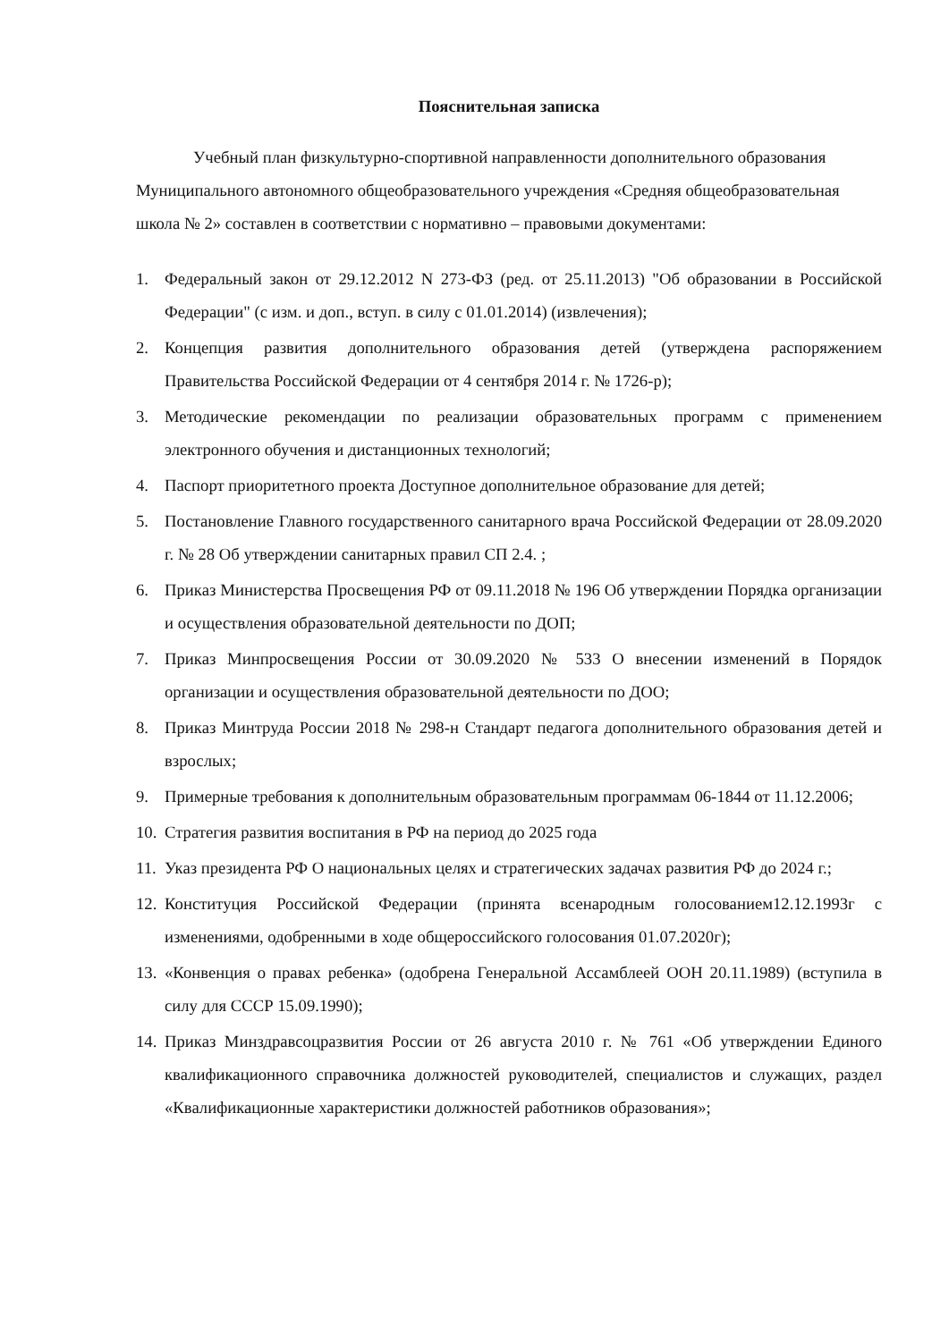Пояснительная записка
Учебный план физкультурно-спортивной направленности дополнительного образования Муниципального автономного общеобразовательного учреждения «Средняя общеобразовательная школа № 2» составлен в соответствии с нормативно – правовыми документами:
1. Федеральный закон от 29.12.2012 N 273-ФЗ (ред. от 25.11.2013) "Об образовании в Российской Федерации" (с изм. и доп., вступ. в силу с 01.01.2014) (извлечения);
2. Концепция развития дополнительного образования детей (утверждена распоряжением Правительства Российской Федерации от 4 сентября 2014 г. № 1726-р);
3. Методические рекомендации по реализации образовательных программ с применением электронного обучения и дистанционных технологий;
4. Паспорт приоритетного проекта Доступное дополнительное образование для детей;
5. Постановление Главного государственного санитарного врача Российской Федерации от 28.09.2020 г. № 28 Об утверждении санитарных правил СП 2.4. ;
6. Приказ Министерства Просвещения РФ от 09.11.2018 № 196 Об утверждении Порядка организации и осуществления образовательной деятельности по ДОП;
7. Приказ Минпросвещения России от 30.09.2020 № 533 О внесении изменений в Порядок организации и осуществления образовательной деятельности по ДОО;
8. Приказ Минтруда России 2018 № 298-н Стандарт педагога дополнительного образования детей и взрослых;
9. Примерные требования к дополнительным образовательным программам 06-1844 от 11.12.2006;
10. Стратегия развития воспитания в РФ на период до 2025 года
11. Указ президента РФ О национальных целях и стратегических задачах развития РФ до 2024 г.;
12. Конституция Российской Федерации (принята всенародным голосованием12.12.1993г с изменениями, одобренными в ходе общероссийского голосования 01.07.2020г);
13. «Конвенция о правах ребенка» (одобрена Генеральной Ассамблеей ООН 20.11.1989) (вступила в силу для СССР 15.09.1990);
14. Приказ Минздравсоцразвития России от 26 августа 2010 г. № 761 «Об утверждении Единого квалификационного справочника должностей руководителей, специалистов и служащих, раздел «Квалификационные характеристики должностей работников образования»;